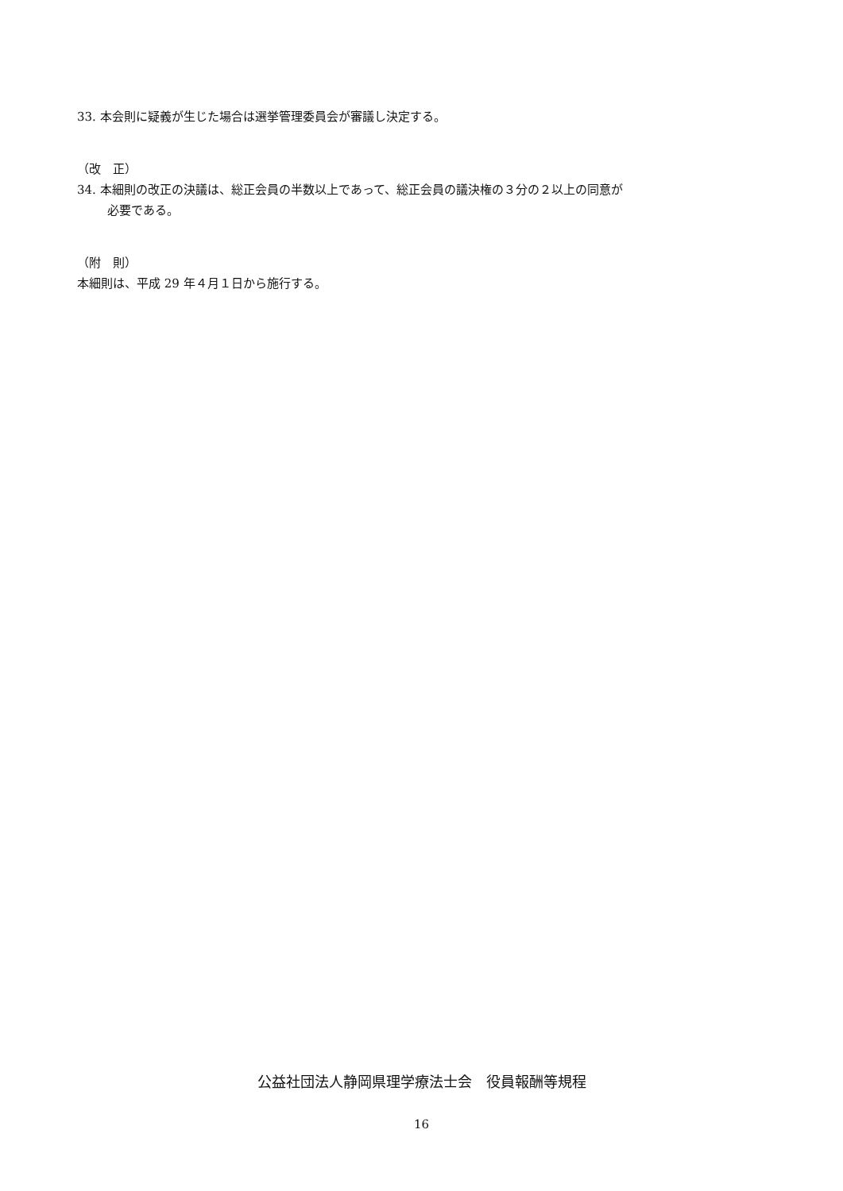33. 本会則に疑義が生じた場合は選挙管理委員会が審議し決定する。
（改　正）
34. 本細則の改正の決議は、総正会員の半数以上であって、総正会員の議決権の３分の２以上の同意が
必要である。
（附　則）
本細則は、平成 29 年４月１日から施行する。
公益社団法人静岡県理学療法士会　役員報酬等規程
16